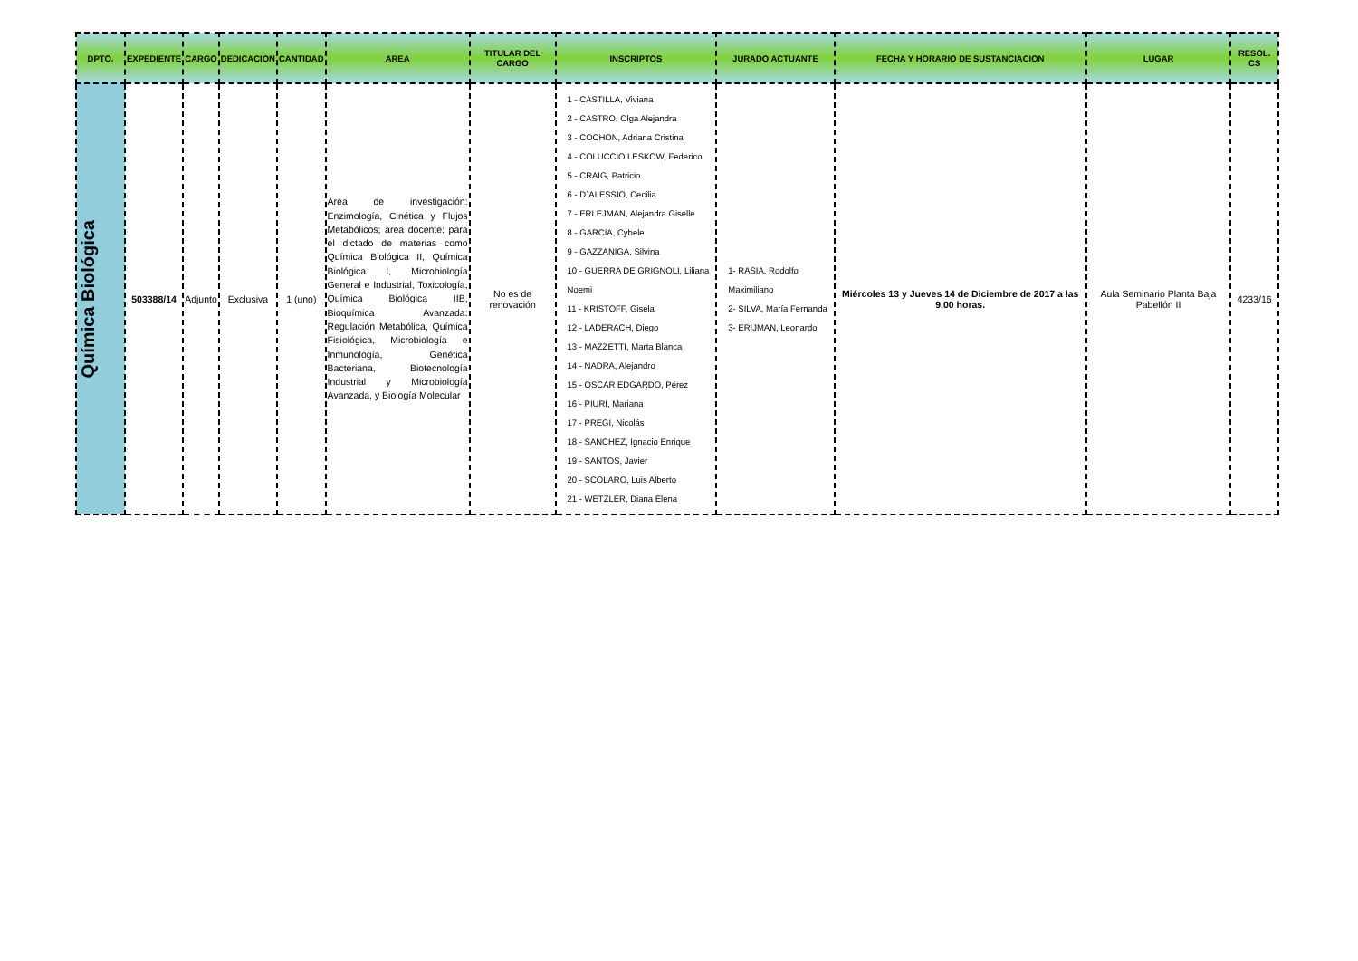| DPTO. | EXPEDIENTE | CARGO | DEDICACION | CANTIDAD | AREA | TITULAR DEL CARGO | INSCRIPTOS | JURADO ACTUANTE | FECHA Y HORARIO DE SUSTANCIACION | LUGAR | RESOL. CS |
| --- | --- | --- | --- | --- | --- | --- | --- | --- | --- | --- | --- |
| Química Biológica | 503388/14 | Adjunto | Exclusiva | 1 (uno) | Area de investigación: Enzimología, Cinética y Flujos Metabólicos; área docente: para el dictado de materias como Química Biológica II, Química Biológica I, Microbiología General e Industrial, Toxicología, Química Biológica IIB, Bioquímica Avanzada: Regulación Metabólica, Química Fisiológica, Microbiología e Inmunología, Genética Bacteriana, Biotecnología Industrial y Microbiología Avanzada, y Biología Molecular | No es de renovación | 1 - CASTILLA, Viviana 2 - CASTRO, Olga Alejandra 3 - COCHON, Adriana Cristina 4 - COLUCCIO LESKOW, Federico 5 - CRAIG, Patricio 6 - D´ALESSIO, Cecilia 7 - ERLEJMAN, Alejandra Giselle 8 - GARCIA, Cybele 9 - GAZZANIGA, Silvina 10 - GUERRA DE GRIGNOLI, Liliana Noemi 11 - KRISTOFF, Gisela 12 - LADERACH, Diego 13 - MAZZETTI, Marta Blanca 14 - NADRA, Alejandro 15 - OSCAR EDGARDO, Pérez 16 - PIURI, Mariana 17 - PREGI, Nicolás 18 - SANCHEZ, Ignacio Enrique 19 - SANTOS, Javier 20 - SCOLARO, Luis Alberto 21 - WETZLER, Diana Elena | 1- RASIA, Rodolfo Maximiliano 2- SILVA, María Fernanda 3- ERIJMAN, Leonardo | Miércoles 13 y Jueves 14 de Diciembre de 2017 a las 9,00 horas. | Aula Seminario Planta Baja Pabellón II | 4233/16 |